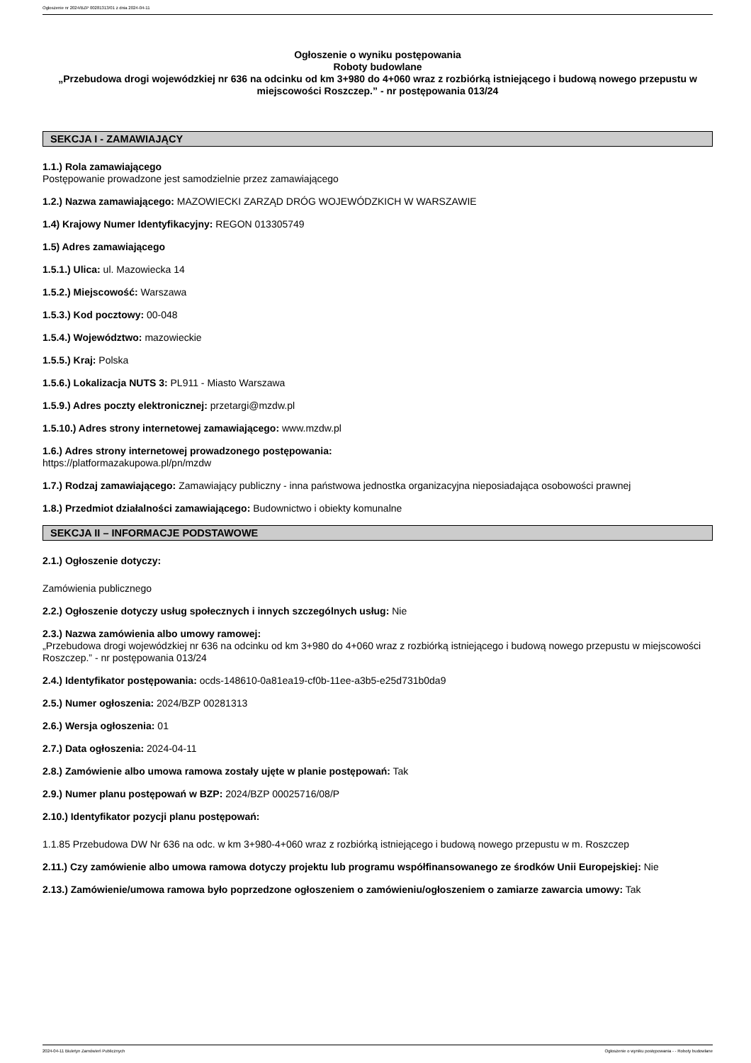Ogłoszenie nr 2024/BZP 00281313/01 z dnia 2024-04-11
Ogłoszenie o wyniku postępowania
Roboty budowlane
„Przebudowa drogi wojewódzkiej nr 636 na odcinku od km 3+980 do 4+060 wraz z rozbiórką istniejącego i budową nowego przepustu w miejscowości Roszczep.” - nr postępowania 013/24
SEKCJA I - ZAMAWIAJĄCY
1.1.) Rola zamawiającego
Postępowanie prowadzone jest samodzielnie przez zamawiającego
1.2.) Nazwa zamawiającego: MAZOWIECKI ZARZĄD DRÓG WOJEWÓDZKICH W WARSZAWIE
1.4) Krajowy Numer Identyfikacyjny: REGON 013305749
1.5) Adres zamawiającego
1.5.1.) Ulica: ul. Mazowiecka 14
1.5.2.) Miejscowość: Warszawa
1.5.3.) Kod pocztowy: 00-048
1.5.4.) Województwo: mazowieckie
1.5.5.) Kraj: Polska
1.5.6.) Lokalizacja NUTS 3: PL911 - Miasto Warszawa
1.5.9.) Adres poczty elektronicznej: przetargi@mzdw.pl
1.5.10.) Adres strony internetowej zamawiającego: www.mzdw.pl
1.6.) Adres strony internetowej prowadzonego postępowania:
https://platformazakupowa.pl/pn/mzdw
1.7.) Rodzaj zamawiającego: Zamawiający publiczny - inna państwowa jednostka organizacyjna nieposiadająca osobowości prawnej
1.8.) Przedmiot działalności zamawiającego: Budownictwo i obiekty komunalne
SEKCJA II – INFORMACJE PODSTAWOWE
2.1.) Ogłoszenie dotyczy:
Zamówienia publicznego
2.2.) Ogłoszenie dotyczy usług społecznych i innych szczególnych usług: Nie
2.3.) Nazwa zamówienia albo umowy ramowej:
„Przebudowa drogi wojewódzkiej nr 636 na odcinku od km 3+980 do 4+060 wraz z rozbiórką istniejącego i budową nowego przepustu w miejscowości Roszczep.” - nr postępowania 013/24
2.4.) Identyfikator postępowania: ocds-148610-0a81ea19-cf0b-11ee-a3b5-e25d731b0da9
2.5.) Numer ogłoszenia: 2024/BZP 00281313
2.6.) Wersja ogłoszenia: 01
2.7.) Data ogłoszenia: 2024-04-11
2.8.) Zamówienie albo umowa ramowa zostały ujęte w planie postępowań: Tak
2.9.) Numer planu postępowań w BZP: 2024/BZP 00025716/08/P
2.10.) Identyfikator pozycji planu postępowań:
1.1.85 Przebudowa DW Nr 636 na odc. w km 3+980-4+060 wraz z rozbiórką istniejącego i budową nowego przepustu w m. Roszczep
2.11.) Czy zamówienie albo umowa ramowa dotyczy projektu lub programu współfinansowanego ze środków Unii Europejskiej: Nie
2.13.) Zamówienie/umowa ramowa było poprzedzone ogłoszeniem o zamówieniu/ogłoszeniem o zamiarze zawarcia umowy: Tak
2024-04-11 Biuletyn Zamówień Publicznych Ogłoszenie o wyniku postępowania - - Roboty budowlane